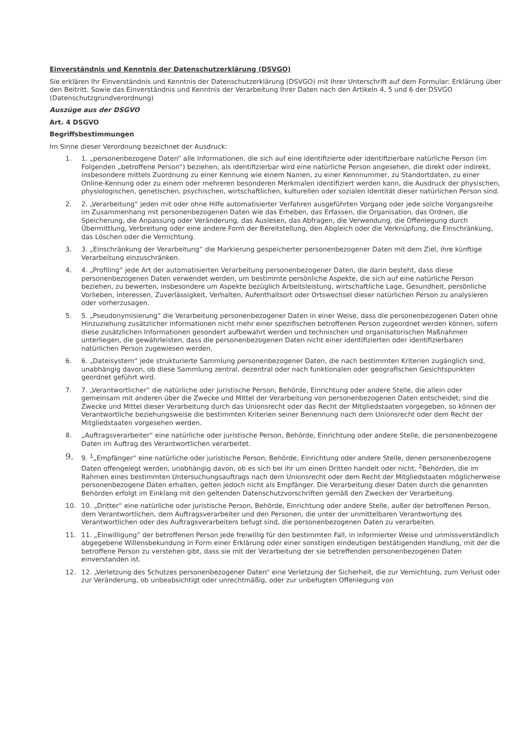Einverständnis und Kenntnis der Datenschutzerklärung (DSVGO)
Sie erklären Ihr Einverständnis und Kenntnis der Datenschutzerklärung (DSVGO) mit Ihrer Unterschrift auf dem Formular: Erklärung über den Beitritt. Sowie das Einverständnis und Kenntnis der Verarbeitung Ihrer Daten nach den Artikeln 4, 5 und 6 der DSVGO (Datenschutzgrundverordnung)
Auszüge aus der DSGVO
Art. 4 DSGVO
Begriffsbestimmungen
Im Sinne dieser Verordnung bezeichnet der Ausdruck:
1. 1. „personenbezogene Daten“ alle Informationen, die sich auf eine identifizierte oder identifizierbare natürliche Person (im Folgenden „betroffene Person“) beziehen; als identifizierbar wird eine natürliche Person angesehen, die direkt oder indirekt, insbesondere mittels Zuordnung zu einer Kennung wie einem Namen, zu einer Kennnummer, zu Standortdaten, zu einer Online-Kennung oder zu einem oder mehreren besonderen Merkmalen identifiziert werden kann, die Ausdruck der physischen, physiologischen, genetischen, psychischen, wirtschaftlichen, kulturellen oder sozialen Identität dieser natürlichen Person sind.
2. 2. „Verarbeitung“ jeden mit oder ohne Hilfe automatisierter Verfahren ausgeführten Vorgang oder jede solche Vorgangsreihe im Zusammenhang mit personenbezogenen Daten wie das Erheben, das Erfassen, die Organisation, das Ordnen, die Speicherung, die Anpassung oder Veränderung, das Auslesen, das Abfragen, die Verwendung, die Offenlegung durch Übermittlung, Verbreitung oder eine andere Form der Bereitstellung, den Abgleich oder die Verknüpfung, die Einschränkung, das Löschen oder die Vernichtung.
3. 3. „Einschränkung der Verarbeitung“ die Markierung gespeicherter personenbezogener Daten mit dem Ziel, ihre künftige Verarbeitung einzuschränken.
4. 4. „Profiling“ jede Art der automatisierten Verarbeitung personenbezogener Daten, die darin besteht, dass diese personenbezogenen Daten verwendet werden, um bestimmte persönliche Aspekte, die sich auf eine natürliche Person beziehen, zu bewerten, insbesondere um Aspekte bezüglich Arbeitsleistung, wirtschaftliche Lage, Gesundheit, persönliche Vorlieben, Interessen, Zuverlässigkeit, Verhalten, Aufenthaltsort oder Ortswechsel dieser natürlichen Person zu analysieren oder vorherzusagen.
5. 5. „Pseudonymisierung“ die Verarbeitung personenbezogener Daten in einer Weise, dass die personenbezogenen Daten ohne Hinzuziehung zusätzlicher Informationen nicht mehr einer spezifischen betroffenen Person zugeordnet werden können, sofern diese zusätzlichen Informationen gesondert aufbewahrt werden und technischen und organisatorischen Maßnahmen unterliegen, die gewährleisten, dass die personenbezogenen Daten nicht einer identifizierten oder identifizierbaren natürlichen Person zugewiesen werden.
6. 6. „Dateisystem“ jede strukturierte Sammlung personenbezogener Daten, die nach bestimmten Kriterien zugänglich sind, unabhängig davon, ob diese Sammlung zentral, dezentral oder nach funktionalen oder geografischen Gesichtspunkten geordnet geführt wird.
7. 7. „Verantwortlicher“ die natürliche oder juristische Person, Behörde, Einrichtung oder andere Stelle, die allein oder gemeinsam mit anderen über die Zwecke und Mittel der Verarbeitung von personenbezogenen Daten entscheidet; sind die Zwecke und Mittel dieser Verarbeitung durch das Unionsrecht oder das Recht der Mitgliedstaaten vorgegeben, so können der Verantwortliche beziehungsweise die bestimmten Kriterien seiner Benennung nach dem Unionsrecht oder dem Recht der Mitgliedstaaten vorgesehen werden.
8. „Auftragsverarbeiter“ eine natürliche oder juristische Person, Behörde, Einrichtung oder andere Stelle, die personenbezogene Daten im Auftrag des Verantwortlichen verarbeitet.
9. 9. <sup>1</sup>„Empfänger“ eine natürliche oder juristische Person, Behörde, Einrichtung oder andere Stelle, denen personenbezogene Daten offengelegt werden, unabhängig davon, ob es sich bei ihr um einen Dritten handelt oder nicht. <sup>2</sup>Behörden, die im Rahmen eines bestimmten Untersuchungsauftrags nach dem Unionsrecht oder dem Recht der Mitgliedstaaten möglicherweise personenbezogene Daten erhalten, gelten jedoch nicht als Empfänger. Die Verarbeitung dieser Daten durch die genannten Behörden erfolgt im Einklang mit den geltenden Datenschutzvorschriften gemäß den Zwecken der Verarbeitung.
10. 10. „Dritter“ eine natürliche oder juristische Person, Behörde, Einrichtung oder andere Stelle, außer der betroffenen Person, dem Verantwortlichen, dem Auftragsverarbeiter und den Personen, die unter der unmittelbaren Verantwortung des Verantwortlichen oder des Auftragsverarbeiters befugt sind, die personenbezogenen Daten zu verarbeiten.
11. 11. „Einwilligung“ der betroffenen Person jede freiwillig für den bestimmten Fall, in informierter Weise und unmissverständlich abgegebene Willensbekundung in Form einer Erklärung oder einer sonstigen eindeutigen bestätigenden Handlung, mit der die betroffene Person zu verstehen gibt, dass sie mit der Verarbeitung der sie betreffenden personenbezogenen Daten einverstanden ist.
12. 12. „Verletzung des Schutzes personenbezogener Daten“ eine Verletzung der Sicherheit, die zur Vernichtung, zum Verlust oder zur Veränderung, ob unbeabsichtigt oder unrechtmäßig, oder zur unbefugten Offenlegung von